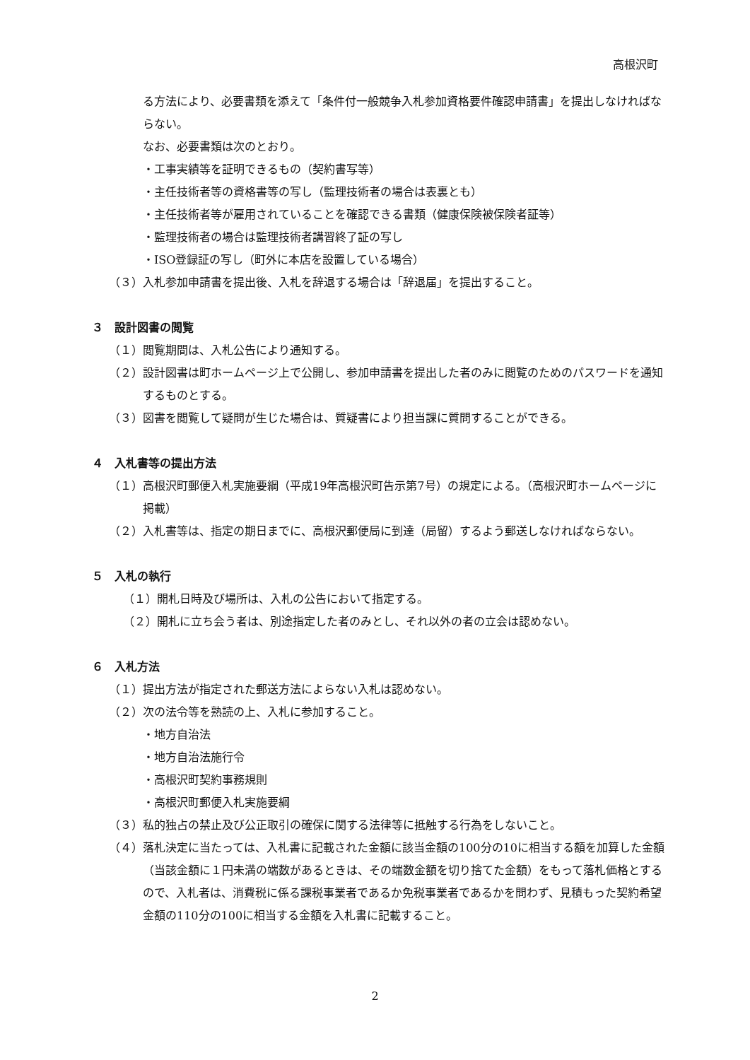高根沢町
る方法により、必要書類を添えて「条件付一般競争入札参加資格要件確認申請書」を提出しなければならない。
なお、必要書類は次のとおり。
・工事実績等を証明できるもの（契約書写等）
・主任技術者等の資格書等の写し（監理技術者の場合は表裏とも）
・主任技術者等が雇用されていることを確認できる書類（健康保険被保険者証等）
・監理技術者の場合は監理技術者講習終了証の写し
・ISO登録証の写し（町外に本店を設置している場合）
（３）入札参加申請書を提出後、入札を辞退する場合は「辞退届」を提出すること。
３　設計図書の閲覧
（１）閲覧期間は、入札公告により通知する。
（２）設計図書は町ホームページ上で公開し、参加申請書を提出した者のみに閲覧のためのパスワードを通知するものとする。
（３）図書を閲覧して疑問が生じた場合は、質疑書により担当課に質問することができる。
４　入札書等の提出方法
（１）高根沢町郵便入札実施要綱（平成19年高根沢町告示第7号）の規定による。（高根沢町ホームページに掲載）
（２）入札書等は、指定の期日までに、高根沢郵便局に到達（局留）するよう郵送しなければならない。
５　入札の執行
（１）開札日時及び場所は、入札の公告において指定する。
（２）開札に立ち会う者は、別途指定した者のみとし、それ以外の者の立会は認めない。
６　入札方法
（１）提出方法が指定された郵送方法によらない入札は認めない。
（２）次の法令等を熟読の上、入札に参加すること。
・地方自治法
・地方自治法施行令
・高根沢町契約事務規則
・高根沢町郵便入札実施要綱
（３）私的独占の禁止及び公正取引の確保に関する法律等に抵触する行為をしないこと。
（４）落札決定に当たっては、入札書に記載された金額に該当金額の100分の10に相当する額を加算した金額（当該金額に１円未満の端数があるときは、その端数金額を切り捨てた金額）をもって落札価格とするので、入札者は、消費税に係る課税事業者であるか免税事業者であるかを問わず、見積もった契約希望金額の110分の100に相当する金額を入札書に記載すること。
2